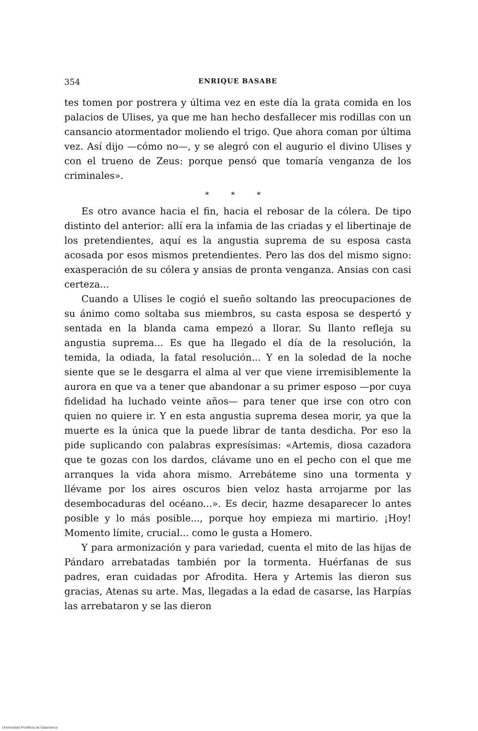354 ENRIQUE BASABE
tes tomen por postrera y última vez en este día la grata comida en los palacios de Ulises, ya que me han hecho desfallecer mis rodillas con un cansancio atormentador moliendo el trigo. Que ahora coman por última vez. Así dijo —cómo no—, y se alegró con el augurio el divino Ulises y con el trueno de Zeus: porque pensó que tomaría venganza de los criminales».
* * *
Es otro avance hacia el fin, hacia el rebosar de la cólera. De tipo distinto del anterior: allí era la infamia de las criadas y el libertinaje de los pretendientes, aquí es la angustia suprema de su esposa casta acosada por esos mismos pretendientes. Pero las dos del mismo signo: exasperación de su cólera y ansias de pronta venganza. Ansias con casi certeza...
Cuando a Ulises le cogió el sueño soltando las preocupaciones de su ánimo como soltaba sus miembros, su casta esposa se despertó y sentada en la blanda cama empezó a llorar. Su llanto refleja su angustia suprema... Es que ha llegado el día de la resolución, la temida, la odiada, la fatal resolución... Y en la soledad de la noche siente que se le desgarra el alma al ver que viene irremisiblemente la aurora en que va a tener que abandonar a su primer esposo —por cuya fidelidad ha luchado veinte años— para tener que irse con otro con quien no quiere ir. Y en esta angustia suprema desea morir, ya que la muerte es la única que la puede librar de tanta desdicha. Por eso la pide suplicando con palabras expresísimas: «Artemis, diosa cazadora que te gozas con los dardos, clávame uno en el pecho con el que me arranques la vida ahora mismo. Arrebáteme sino una tormenta y llévame por los aires oscuros bien veloz hasta arrojarme por las desembocaduras del océano...». Es decir, hazme desaparecer lo antes posible y lo más posible..., porque hoy empieza mi martirio. ¡Hoy! Momento límite, crucial... como le gusta a Homero.
Y para armonización y para variedad, cuenta el mito de las hijas de Pándaro arrebatadas también por la tormenta. Huérfanas de sus padres, eran cuidadas por Afrodita. Hera y Artemis las dieron sus gracias, Atenas su arte. Mas, llegadas a la edad de casarse, las Harpías las arrebataron y se las dieron
Universidad Pontificia de Salamanca